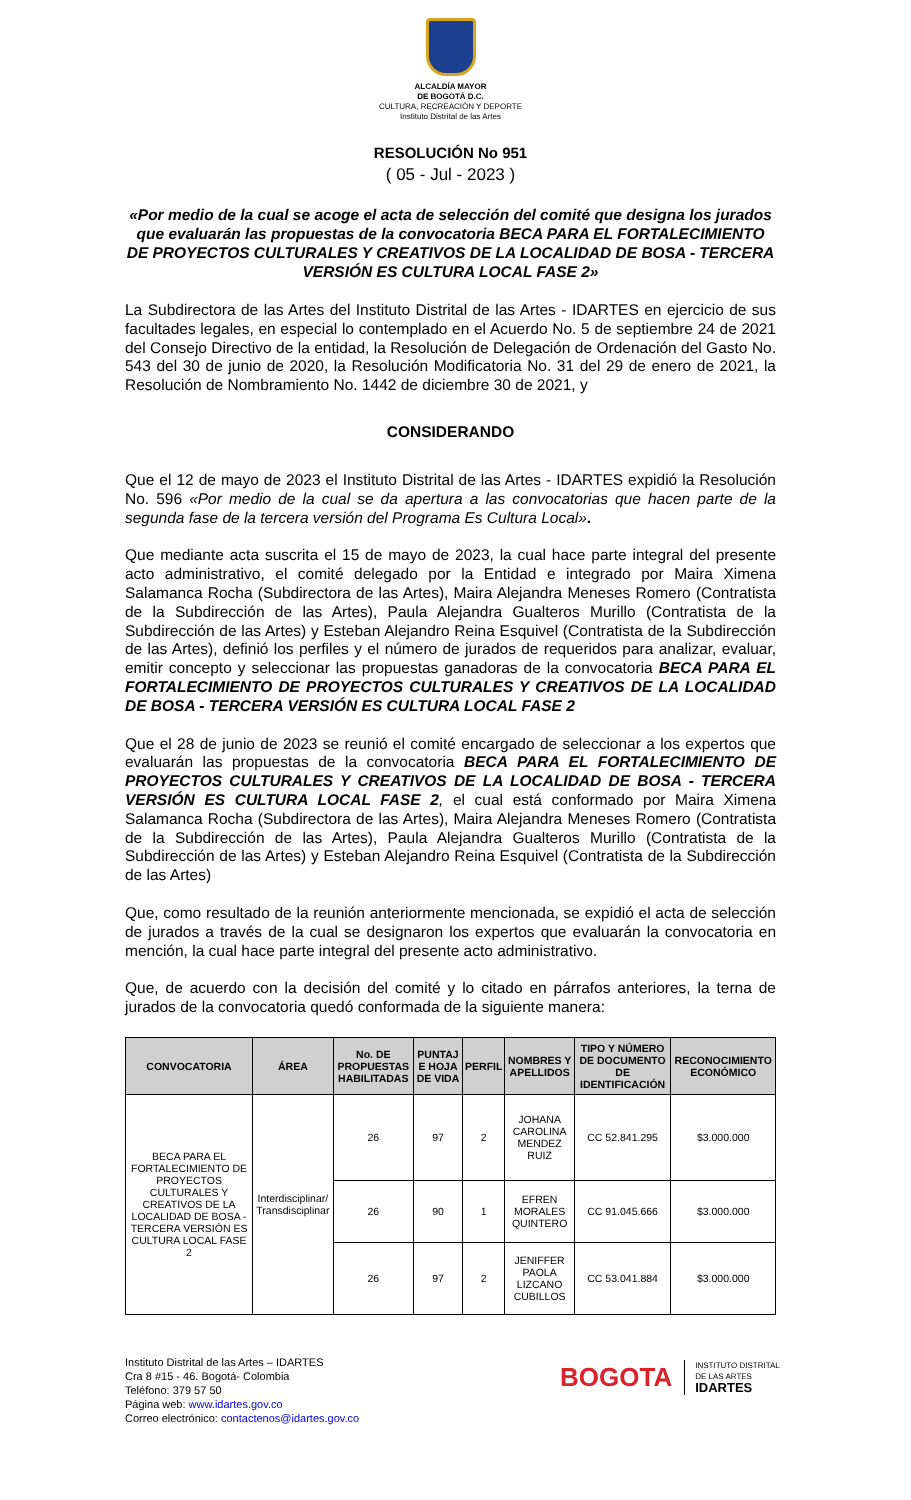ALCALDÍA MAYOR
DE BOGOTÁ D.C.
CULTURA, RECREACIÓN Y DEPORTE
Instituto Distrital de las Artes
RESOLUCIÓN No 951
( 05 - Jul - 2023 )
«Por medio de la cual se acoge el acta de selección del comité que designa los jurados que evaluarán las propuestas de la convocatoria BECA PARA EL FORTALECIMIENTO DE PROYECTOS CULTURALES Y CREATIVOS DE LA LOCALIDAD DE BOSA - TERCERA VERSIÓN ES CULTURA LOCAL FASE 2»
La Subdirectora de las Artes del Instituto Distrital de las Artes - IDARTES en ejercicio de sus facultades legales, en especial lo contemplado en el Acuerdo No. 5 de septiembre 24 de 2021 del Consejo Directivo de la entidad, la Resolución de Delegación de Ordenación del Gasto No. 543 del 30 de junio de 2020, la Resolución Modificatoria No. 31 del 29 de enero de 2021, la Resolución de Nombramiento No. 1442 de diciembre 30 de 2021, y
CONSIDERANDO
Que el 12 de mayo de 2023 el Instituto Distrital de las Artes - IDARTES expidió la Resolución No. 596 «Por medio de la cual se da apertura a las convocatorias que hacen parte de la segunda fase de la tercera versión del Programa Es Cultura Local».
Que mediante acta suscrita el 15 de mayo de 2023, la cual hace parte integral del presente acto administrativo, el comité delegado por la Entidad e integrado por Maira Ximena Salamanca Rocha (Subdirectora de las Artes), Maira Alejandra Meneses Romero (Contratista de la Subdirección de las Artes), Paula Alejandra Gualteros Murillo (Contratista de la Subdirección de las Artes) y Esteban Alejandro Reina Esquivel (Contratista de la Subdirección de las Artes), definió los perfiles y el número de jurados de requeridos para analizar, evaluar, emitir concepto y seleccionar las propuestas ganadoras de la convocatoria BECA PARA EL FORTALECIMIENTO DE PROYECTOS CULTURALES Y CREATIVOS DE LA LOCALIDAD DE BOSA - TERCERA VERSIÓN ES CULTURA LOCAL FASE 2
Que el 28 de junio de 2023 se reunió el comité encargado de seleccionar a los expertos que evaluarán las propuestas de la convocatoria BECA PARA EL FORTALECIMIENTO DE PROYECTOS CULTURALES Y CREATIVOS DE LA LOCALIDAD DE BOSA - TERCERA VERSIÓN ES CULTURA LOCAL FASE 2, el cual está conformado por Maira Ximena Salamanca Rocha (Subdirectora de las Artes), Maira Alejandra Meneses Romero (Contratista de la Subdirección de las Artes), Paula Alejandra Gualteros Murillo (Contratista de la Subdirección de las Artes) y Esteban Alejandro Reina Esquivel (Contratista de la Subdirección de las Artes)
Que, como resultado de la reunión anteriormente mencionada, se expidió el acta de selección de jurados a través de la cual se designaron los expertos que evaluarán la convocatoria en mención, la cual hace parte integral del presente acto administrativo.
Que, de acuerdo con la decisión del comité y lo citado en párrafos anteriores, la terna de jurados de la convocatoria quedó conformada de la siguiente manera:
| CONVOCATORIA | ÁREA | No. DE PROPUESTAS HABILITADAS | PUNTAJ E HOJA DE VIDA | PERFIL | NOMBRES Y APELLIDOS | TIPO Y NÚMERO DE DOCUMENTO DE IDENTIFICACIÓN | RECONOCIMIENTO ECONÓMICO |
| --- | --- | --- | --- | --- | --- | --- | --- |
| BECA PARA EL FORTALECIMIENTO DE PROYECTOS CULTURALES Y CREATIVOS DE LA LOCALIDAD DE BOSA - TERCERA VERSIÓN ES CULTURA LOCAL FASE 2 | Interdisciplinar/ Transdisciplinar | 26 | 97 | 2 | JOHANA CAROLINA MENDEZ RUIZ | CC 52.841.295 | $3.000.000 |
| | | 26 | 90 | 1 | EFREN MORALES QUINTERO | CC 91.045.666 | $3.000.000 |
| | | 26 | 97 | 2 | JENIFFER PAOLA LIZCANO CUBILLOS | CC 53.041.884 | $3.000.000 |
Instituto Distrital de las Artes – IDARTES
Cra 8 #15 - 46. Bogotá- Colombia
Teléfono: 379 57 50
Página web: www.idartes.gov.co
Correo electrónico: contactenos@idartes.gov.co
BOGOTA
INSTITUTO DISTRITAL
DE LAS ARTES
IDARTES